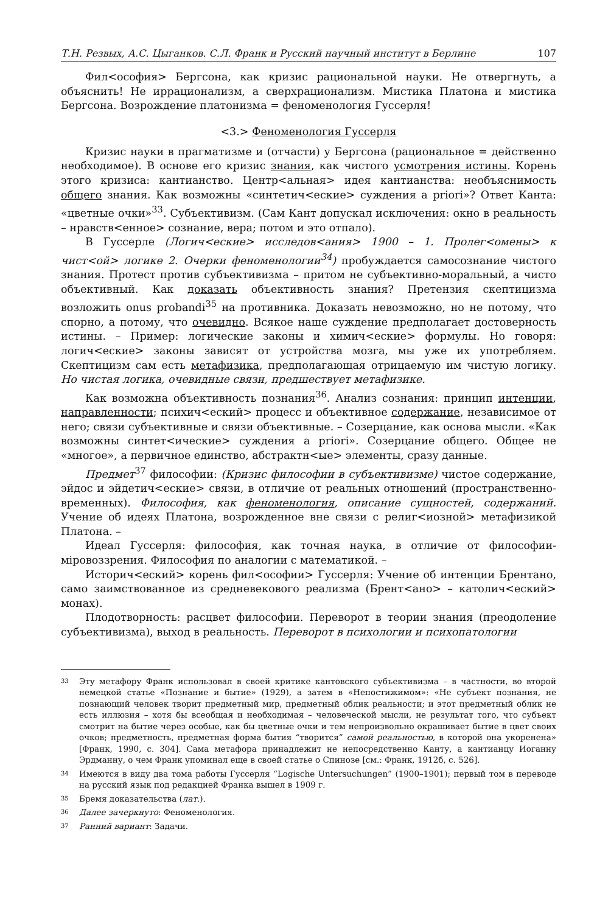Т.Н. Резвых, А.С. Цыганков. С.Л. Франк и Русский научный институт в Берлине 107
Фил<ософия> Бергсона, как кризис рациональной науки. Не отвергнуть, а объяснить! Не иррационализм, а сверхрационализм. Мистика Платона и мистика Бергсона. Возрождение платонизма = феноменология Гуссерля!
<3.> Феноменология Гуссерля
Кризис науки в прагматизме и (отчасти) у Бергсона (рациональное = действенно необходимое). В основе его кризис знания, как чистого усмотрения истины. Корень этого кризиса: кантианство. Центр<альная> идея кантианства: необъяснимость общего знания. Как возможны «синтетич<еские> суждения a priori»? Ответ Канта: «цветные очки»<sup>33</sup>. Субъективизм. (Сам Кант допускал исключения: окно в реальность – нравств<енное> сознание, вера; потом и это отпало).
В Гуссерле (Логич<еские> исследов<ания> 1900 – 1. Пролег<омены> к чист<ой> логике 2. Очерки феноменологии<sup>34</sup>) пробуждается самосознание чистого знания. Протест против субъективизма – притом не субъективно-моральный, а чисто объективный. Как доказать объективность знания? Претензия скептицизма возложить onus probandi<sup>35</sup> на противника. Доказать невозможно, но не потому, что спорно, а потому, что очевидно. Всякое наше суждение предполагает достоверность истины. – Пример: логические законы и химич<еские> формулы. Но говоря: логич<еские> законы зависят от устройства мозга, мы уже их употребляем. Скептицизм сам есть метафизика, предполагающая отрицаемую им чистую логику. Но чистая логика, очевидные связи, предшествует метафизике.
Как возможна объективность познания<sup>36</sup>. Анализ сознания: принцип интенции, направленности; психич<еский> процесс и объективное содержание, независимое от него; связи субъективные и связи объективные. – Созерцание, как основа мысли. «Как возможны синтет<ические> суждения a priori». Созерцание общего. Общее не «многое», а первичное единство, абстрактн<ые> элементы, сразу данные.
Предмет<sup>37</sup> философии: (Кризис философии в субъективизме) чистое содержание, эйдос и эйдетич<еские> связи, в отличие от реальных отношений (пространственно-временных). Философия, как феноменология, описание сущностей, содержаний. Учение об идеях Платона, возрожденное вне связи с религ<иозной> метафизикой Платона. –
Идеал Гуссерля: философия, как точная наука, в отличие от философии-міровоззрения. Философия по аналогии с математикой. –
Историч<еский> корень фил<ософии> Гуссерля: Учение об интенции Брентано, само заимствованное из средневекового реализма (Брент<ано> – католич<еский> монах).
Плодотворность: расцвет философии. Переворот в теории знания (преодоление субъективизма), выход в реальность. Переворот в психологии и психопатологии
<sup>33</sup> Эту метафору Франк использовал в своей критике кантовского субъективизма – в частности, во второй немецкой статье «Познание и бытие» (1929), а затем в «Непостижимом»: «Не субъект познания, не познающий человек творит предметный мир, предметный облик реальности; и этот предметный облик не есть иллюзия – хотя бы всеобщая и необходимая – человеческой мысли, не результат того, что субъект смотрит на бытие через особые, как бы цветные очки и тем непроизвольно окрашивает бытие в цвет своих очков; предметность, предметная форма бытия “творится” самой реальностью, в которой она укоренена» [Франк, 1990, с. 304]. Сама метафора принадлежит не непосредственно Канту, а кантианцу Иоганну Эрдманну, о чем Франк упоминал еще в своей статье о Спинозе [см.: Франк, 1912б, с. 526].
<sup>34</sup> Имеются в виду два тома работы Гуссерля “Logische Untersuchungen” (1900–1901); первый том в переводе на русский язык под редакцией Франка вышел в 1909 г.
<sup>35</sup> Бремя доказательства (лат.).
<sup>36</sup> Далее зачеркнуто: Феноменология.
<sup>37</sup> Ранний вариант: Задачи.